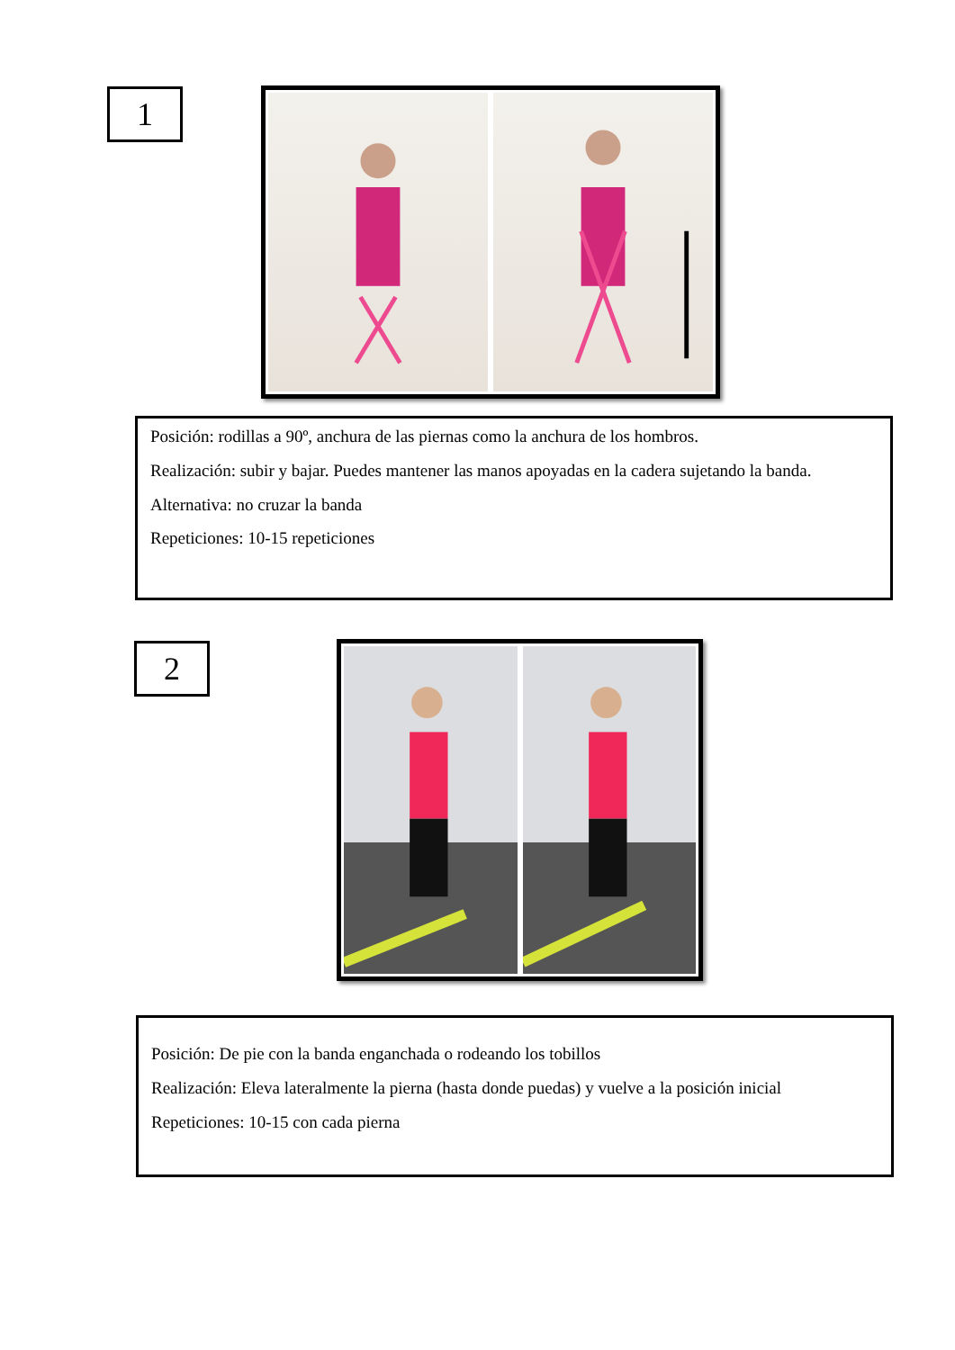1
Posición: rodillas a 90º, anchura de las piernas como la anchura de los hombros.
Realización: subir y bajar. Puedes mantener las manos apoyadas en la cadera sujetando la banda.
Alternativa: no cruzar la banda
Repeticiones: 10-15 repeticiones
2
Posición: De pie con la banda enganchada o rodeando los tobillos
Realización: Eleva lateralmente la pierna (hasta donde puedas) y vuelve a la posición inicial
Repeticiones: 10-15 con cada pierna